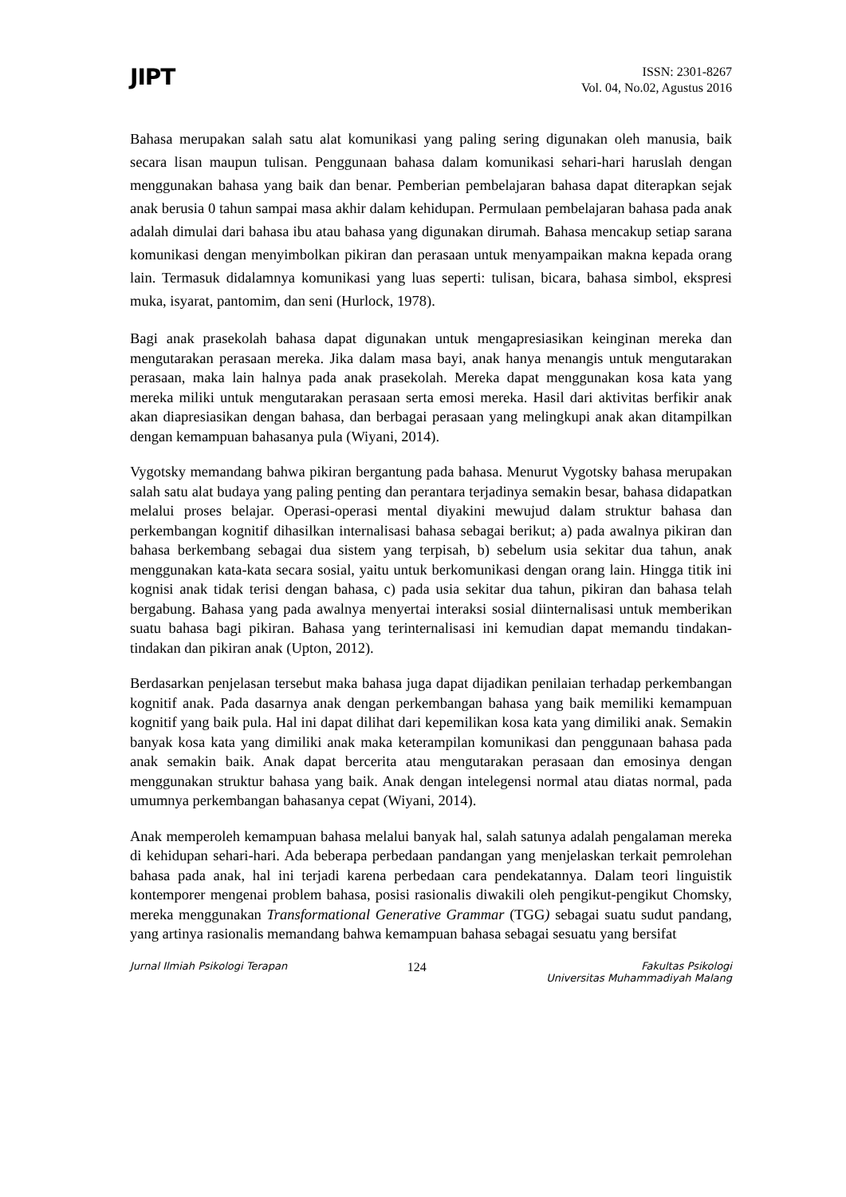JIPT
ISSN: 2301-8267
Vol. 04, No.02, Agustus 2016
Bahasa merupakan salah satu alat komunikasi yang paling sering digunakan oleh manusia, baik secara lisan maupun tulisan. Penggunaan bahasa dalam komunikasi sehari-hari haruslah dengan menggunakan bahasa yang baik dan benar. Pemberian pembelajaran bahasa dapat diterapkan sejak anak berusia 0 tahun sampai masa akhir dalam kehidupan. Permulaan pembelajaran bahasa pada anak adalah dimulai dari bahasa ibu atau bahasa yang digunakan dirumah. Bahasa mencakup setiap sarana komunikasi dengan menyimbolkan pikiran dan perasaan untuk menyampaikan makna kepada orang lain. Termasuk didalamnya komunikasi yang luas seperti: tulisan, bicara, bahasa simbol, ekspresi muka, isyarat, pantomim, dan seni (Hurlock, 1978).
Bagi anak prasekolah bahasa dapat digunakan untuk mengapresiasikan keinginan mereka dan mengutarakan perasaan mereka. Jika dalam masa bayi, anak hanya menangis untuk mengutarakan perasaan, maka lain halnya pada anak prasekolah. Mereka dapat menggunakan kosa kata yang mereka miliki untuk mengutarakan perasaan serta emosi mereka. Hasil dari aktivitas berfikir anak akan diapresiasikan dengan bahasa, dan berbagai perasaan yang melingkupi anak akan ditampilkan dengan kemampuan bahasanya pula (Wiyani, 2014).
Vygotsky memandang bahwa pikiran bergantung pada bahasa. Menurut Vygotsky bahasa merupakan salah satu alat budaya yang paling penting dan perantara terjadinya semakin besar, bahasa didapatkan melalui proses belajar. Operasi-operasi mental diyakini mewujud dalam struktur bahasa dan perkembangan kognitif dihasilkan internalisasi bahasa sebagai berikut; a) pada awalnya pikiran dan bahasa berkembang sebagai dua sistem yang terpisah, b) sebelum usia sekitar dua tahun, anak menggunakan kata-kata secara sosial, yaitu untuk berkomunikasi dengan orang lain. Hingga titik ini kognisi anak tidak terisi dengan bahasa, c) pada usia sekitar dua tahun, pikiran dan bahasa telah bergabung. Bahasa yang pada awalnya menyertai interaksi sosial diinternalisasi untuk memberikan suatu bahasa bagi pikiran. Bahasa yang terinternalisasi ini kemudian dapat memandu tindakan-tindakan dan pikiran anak (Upton, 2012).
Berdasarkan penjelasan tersebut maka bahasa juga dapat dijadikan penilaian terhadap perkembangan kognitif anak. Pada dasarnya anak dengan perkembangan bahasa yang baik memiliki kemampuan kognitif yang baik pula. Hal ini dapat dilihat dari kepemilikan kosa kata yang dimiliki anak. Semakin banyak kosa kata yang dimiliki anak maka keterampilan komunikasi dan penggunaan bahasa pada anak semakin baik. Anak dapat bercerita atau mengutarakan perasaan dan emosinya dengan menggunakan struktur bahasa yang baik. Anak dengan intelegensi normal atau diatas normal, pada umumnya perkembangan bahasanya cepat (Wiyani, 2014).
Anak memperoleh kemampuan bahasa melalui banyak hal, salah satunya adalah pengalaman mereka di kehidupan sehari-hari. Ada beberapa perbedaan pandangan yang menjelaskan terkait pemrolehan bahasa pada anak, hal ini terjadi karena perbedaan cara pendekatannya. Dalam teori linguistik kontemporer mengenai problem bahasa, posisi rasionalis diwakili oleh pengikut-pengikut Chomsky, mereka menggunakan Transformational Generative Grammar (TGG) sebagai suatu sudut pandang, yang artinya rasionalis memandang bahwa kemampuan bahasa sebagai sesuatu yang bersifat
Jurnal Ilmiah Psikologi Terapan 124 Fakultas Psikologi
Universitas Muhammadiyah Malang